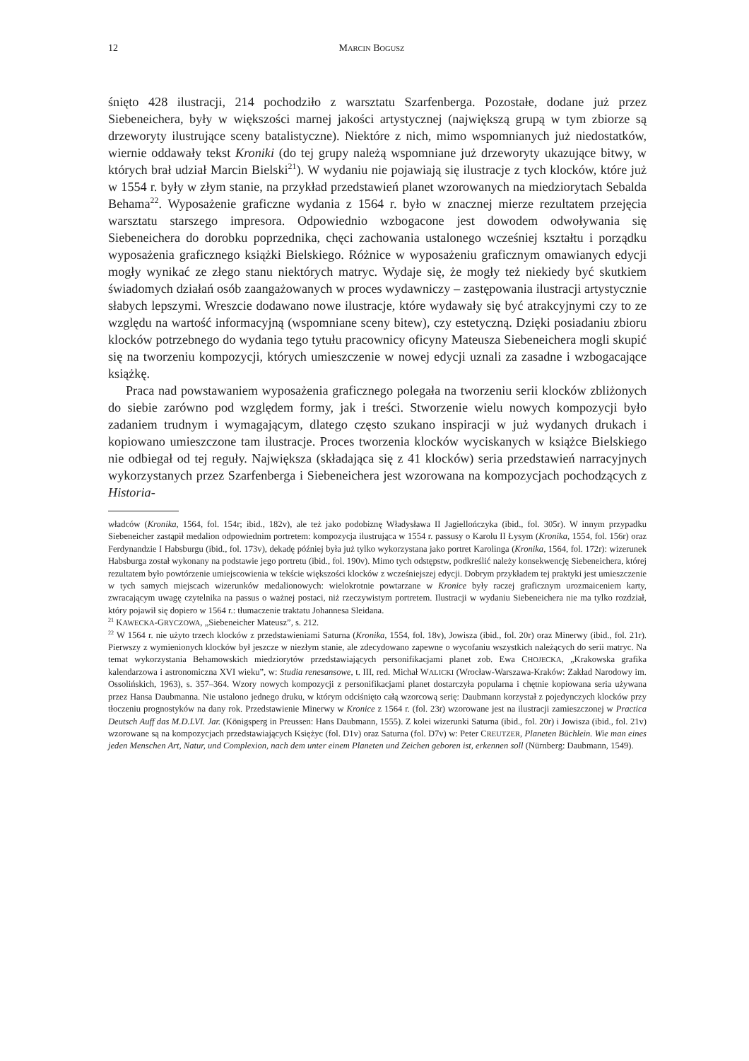12 MARCIN BOGUSZ
śnięto 428 ilustracji, 214 pochodziło z warsztatu Szarfenberga. Pozostałe, dodane już przez Siebeneichera, były w większości marnej jakości artystycznej (największą grupą w tym zbiorze są drzeworyty ilustrujące sceny batalistyczne). Niektóre z nich, mimo wspomnianych już niedostatków, wiernie oddawały tekst Kroniki (do tej grupy należą wspomniane już drzeworyty ukazujące bitwy, w których brał udział Marcin Bielski<sup>21</sup>). W wydaniu nie pojawiają się ilustracje z tych klocków, które już w 1554 r. były w złym stanie, na przykład przedstawień planet wzorowanych na miedziorytach Sebalda Behama<sup>22</sup>. Wyposażenie graficzne wydania z 1564 r. było w znacznej mierze rezultatem przejęcia warsztatu starszego impresora. Odpowiednio wzbogacone jest dowodem odwoływania się Siebeneichera do dorobku poprzednika, chęci zachowania ustalonego wcześniej kształtu i porządku wyposażenia graficznego książki Bielskiego. Różnice w wyposażeniu graficznym omawianych edycji mogły wynikać ze złego stanu niektórych matryc. Wydaje się, że mogły też niekiedy być skutkiem świadomych działań osób zaangażowanych w proces wydawniczy – zastępowania ilustracji artystycznie słabych lepszymi. Wreszcie dodawano nowe ilustracje, które wydawały się być atrakcyjnymi czy to ze względu na wartość informacyjną (wspomniane sceny bitew), czy estetyczną. Dzięki posiadaniu zbioru klocków potrzebnego do wydania tego tytułu pracownicy oficyny Mateusza Siebeneichera mogli skupić się na tworzeniu kompozycji, których umieszczenie w nowej edycji uznali za zasadne i wzbogacające książkę.
Praca nad powstawaniem wyposażenia graficznego polegała na tworzeniu serii klocków zbliżonych do siebie zarówno pod względem formy, jak i treści. Stworzenie wielu nowych kompozycji było zadaniem trudnym i wymagającym, dlatego często szukano inspiracji w już wydanych drukach i kopiowano umieszczone tam ilustracje. Proces tworzenia klocków wyciskanych w książce Bielskiego nie odbiegał od tej reguły. Największa (składająca się z 41 klocków) seria przedstawień narracyjnych wykorzystanych przez Szarfenberga i Siebeneichera jest wzorowana na kompozycjach pochodzących z Historia-
władców (Kronika, 1564, fol. 154r; ibid., 182v), ale też jako podobiznę Władysława II Jagiellończyka (ibid., fol. 305r). W innym przypadku Siebeneicher zastąpił medalion odpowiednim portretem: kompozycja ilustrująca w 1554 r. passusy o Karolu II Łysym (Kronika, 1554, fol. 156r) oraz Ferdynandzie I Habsburgu (ibid., fol. 173v), dekadę później była już tylko wykorzystana jako portret Karolinga (Kronika, 1564, fol. 172r): wizerunek Habsburga został wykonany na podstawie jego portretu (ibid., fol. 190v). Mimo tych odstępstw, podkreślić należy konsekwencję Siebeneichera, której rezultatem było powtórzenie umiejscowienia w tekście większości klocków z wcześniejszej edycji. Dobrym przykładem tej praktyki jest umieszczenie w tych samych miejscach wizerunków medalionowych: wielokrotnie powtarzane w Kronice były raczej graficznym urozmaiceniem karty, zwracającym uwagę czytelnika na passus o ważnej postaci, niż rzeczywistym portretem. Ilustracji w wydaniu Siebeneichera nie ma tylko rozdział, który pojawił się dopiero w 1564 r.: tłumaczenie traktatu Johannesa Sleidana.
<sup>21</sup> KAWECKA-GRYCZOWA, „Siebeneicher Mateusz”, s. 212.
<sup>22</sup> W 1564 r. nie użyto trzech klocków z przedstawieniami Saturna (Kronika, 1554, fol. 18v), Jowisza (ibid., fol. 20r) oraz Minerwy (ibid., fol. 21r). Pierwszy z wymienionych klocków był jeszcze w niezłym stanie, ale zdecydowano zapewne o wycofaniu wszystkich należących do serii matryc. Na temat wykorzystania Behamowskich miedziorytów przedstawiających personifikacjami planet zob. Ewa CHOJECKA, „Krakowska grafika kalendarzowa i astronomiczna XVI wieku”, w: Studia renesansowe, t. III, red. Michał WALICKI (Wrocław-Warszawa-Kraków: Zakład Narodowy im. Ossolińskich, 1963), s. 357–364. Wzory nowych kompozycji z personifikacjami planet dostarczyła popularna i chętnie kopiowana seria używana przez Hansa Daubmanna. Nie ustalono jednego druku, w którym odciśnięto całą wzorcową serię: Daubmann korzystał z pojedynczych klocków przy tłoczeniu prognostyków na dany rok. Przedstawienie Minerwy w Kronice z 1564 r. (fol. 23r) wzorowane jest na ilustracji zamieszczonej w Practica Deutsch Auff das M.D.LVI. Jar. (Königsperg in Preussen: Hans Daubmann, 1555). Z kolei wizerunki Saturna (ibid., fol. 20r) i Jowisza (ibid., fol. 21v) wzorowane są na kompozycjach przedstawiających Księżyc (fol. D1v) oraz Saturna (fol. D7v) w: Peter CREUTZER, Planeten Büchlein. Wie man eines jeden Menschen Art, Natur, und Complexion, nach dem unter einem Planeten und Zeichen geboren ist, erkennen soll (Nürnberg: Daubmann, 1549).